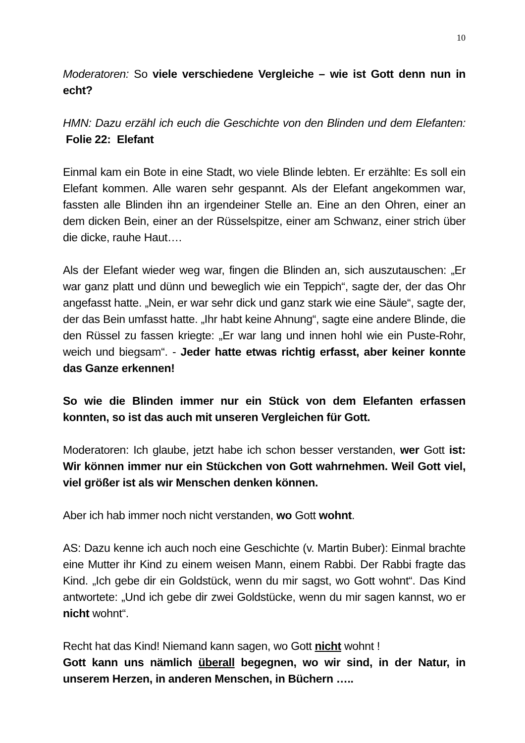10
Moderatoren: So viele verschiedene Vergleiche – wie ist Gott denn nun in echt?
HMN: Dazu erzähl ich euch die Geschichte von den Blinden und dem Elefanten: Folie 22: Elefant
Einmal kam ein Bote in eine Stadt, wo viele Blinde lebten. Er erzählte: Es soll ein Elefant kommen. Alle waren sehr gespannt. Als der Elefant angekommen war, fassten alle Blinden ihn an irgendeiner Stelle an. Eine an den Ohren, einer an dem dicken Bein, einer an der Rüsselspitze, einer am Schwanz, einer strich über die dicke, rauhe Haut….
Als der Elefant wieder weg war, fingen die Blinden an, sich auszutauschen: „Er war ganz platt und dünn und beweglich wie ein Teppich“, sagte der, der das Ohr angefasst hatte. „Nein, er war sehr dick und ganz stark wie eine Säule“, sagte der, der das Bein umfasst hatte. „Ihr habt keine Ahnung“, sagte eine andere Blinde, die den Rüssel zu fassen kriegte: „Er war lang und innen hohl wie ein Puste-Rohr, weich und biegsam“. - Jeder hatte etwas richtig erfasst, aber keiner konnte das Ganze erkennen!
So wie die Blinden immer nur ein Stück von dem Elefanten erfassen konnten, so ist das auch mit unseren Vergleichen für Gott.
Moderatoren: Ich glaube, jetzt habe ich schon besser verstanden, wer Gott ist: Wir können immer nur ein Stückchen von Gott wahrnehmen. Weil Gott viel, viel größer ist als wir Menschen denken können.
Aber ich hab immer noch nicht verstanden, wo Gott wohnt.
AS: Dazu kenne ich auch noch eine Geschichte (v. Martin Buber): Einmal brachte eine Mutter ihr Kind zu einem weisen Mann, einem Rabbi. Der Rabbi fragte das Kind. „Ich gebe dir ein Goldstück, wenn du mir sagst, wo Gott wohnt“. Das Kind antwortete: „Und ich gebe dir zwei Goldstücke, wenn du mir sagen kannst, wo er nicht wohnt“.
Recht hat das Kind! Niemand kann sagen, wo Gott nicht wohnt !
Gott kann uns nämlich überall begegnen, wo wir sind, in der Natur, in unserem Herzen, in anderen Menschen, in Büchern …..